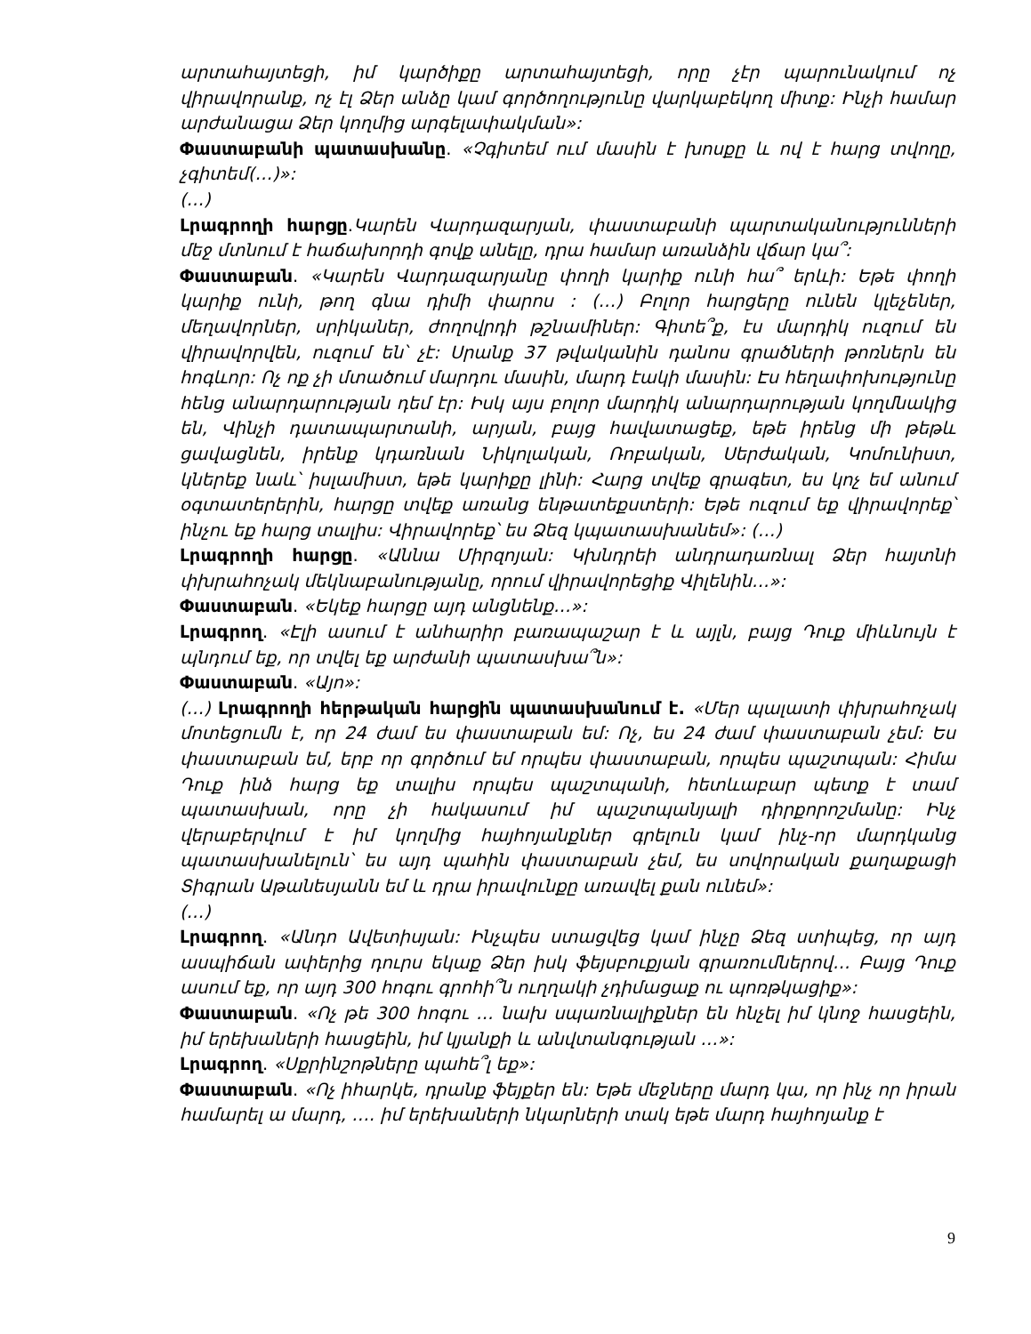արտահայտեցի, իմ կարծիքը արտահայտեցի, որը չէր պարունակում ոչ վիրավորանք, ոչ էլ Ձեր անձը կամ գործողությունը վարկաբեկող միտք: Ինչի համար արժանացա Ձեր կողմից արգելափակման»:
Փաստաբանի պատասխանը. «Չգիտեմ ում մասին է խոսքը և ով է հարց տվողը, չգիտեմ(…)»:
(…)
Լրագրողի հարցը.Կարեն Վարդազարյան, փաստաբանի պարտականությունների մեջ մտնում է հաճախորդի գովք անելը, դրա համար առանձին վճար կա՞:
Փաստաբան. «Կարեն Վարդազարյանը փողի կարիք ունի հա՞ երևի: Եթե փողի կարիք ունի, թող գնա դիմի փարոս : (…) Բոլոր հարցերը ունեն կլեչեներ, մեղավորներ, սրիկաներ, ժողովրդի թշնամիներ: Գիտե՞ք, էս մարդիկ ուզում են վիրավորվեն, ուզում են՝ չէ: Սրանք 37 թվականին դանոս գրածների թոռներն են հոգևոր: Ոչ ոք չի մտածում մարդու մասին, մարդ էակի մասին: Էս հեղափոխությունը հենց անարդարության դեմ էր: Իսկ այս բոլոր մարդիկ անարդարության կողմնակից են, Վինչի դատապարտանի, արյան, բայց հավատացեք, եթե իրենց մի թեթև ցավացնեն, իրենք կդառնան Նիկոլական, Ռոբական, Սերժական, Կոմունիստ, կներեք նաև՝ իսլամիստ, եթե կարիքը լինի: Հարց տվեք գրագետ, ես կոչ եմ անում օգտատերերին, հարցը տվեք առանց ենթատեքստերի: Եթե ուզում եք վիրավորեք՝ ինչու եք հարց տալիս: Վիրավորեք՝ ես Ձեզ կպատասխանեմ»: (…)
Լրագրողի հարցը. «Աննա Միրզոյան: Կխնդրեի անդրադառնալ Ձեր հայտնի փխրահոչակ մեկնաբանությանը, որում վիրավորեցիք Վիլենին…»:
Փաստաբան. «Եկեք հարցը այդ անցնենք…»:
Լրագրող. «Էլի ասում է անհարիր բառապաշար է և այլն, բայց Դուք միևնույն է պնդում եք, որ տվել եք արժանի պատասխա՞ն»:
Փաստաբան. «Այո»:
(…) Լրագրողի հերթական հարցին պատասխանում է. «Մեր պալատի փխրահոչակ մոտեցումն է, որ 24 ժամ ես փաստաբան եմ: Ոչ, ես 24 ժամ փաստաբան չեմ: Ես փաստաբան եմ, երբ որ գործում եմ որպես փաստաբան, որպես պաշտպան: Հիմա Դուք ինձ հարց եք տալիս որպես պաշտպանի, հետևաբար պետք է տամ պատասխան, որը չի հակասում իմ պաշտպանյալի դիրքորոշմանը: Ինչ վերաբերվում է իմ կողմից հայհոյանքներ գրելուն կամ ինչ-որ մարդկանց պատասխանելուն՝ ես այդ պահին փաստաբան չեմ, ես սովորական քաղաքացի Տիգրան Աթանեսյանն եմ և դրա իրավունքը առավել քան ունեմ»:
(…)
Լրագրող. «Անդո Ավետիսյան: Ինչպես ստացվեց կամ ինչը Ձեզ ստիպեց, որ այդ ասպիճան ափերից դուրս եկաք Ձեր իսկ ֆեյսբուքյան գրառումներով… Բայց Դուք ասում եք, որ այդ 300 հոգու գրոհի՞ն ուղղակի չդիմացաք ու պոռթկացիք»:
Փաստաբան. «Ոչ թե 300 հոգու … նախ սպառնալիքներ են հնչել իմ կնոջ հասցեին, իմ երեխաների հասցեին, իմ կյանքի և անվտանգության …»:
Լրագրող. «Սքրինշոթները պահե՞լ եք»:
Փաստաբան. «Ոչ իհարկե, դրանք ֆեյքեր են: Եթե մեջները մարդ կա, որ ինչ որ իրան համարել ա մարդ, …. իմ երեխաների նկարների տակ եթե մարդ հայհոյանք է
9